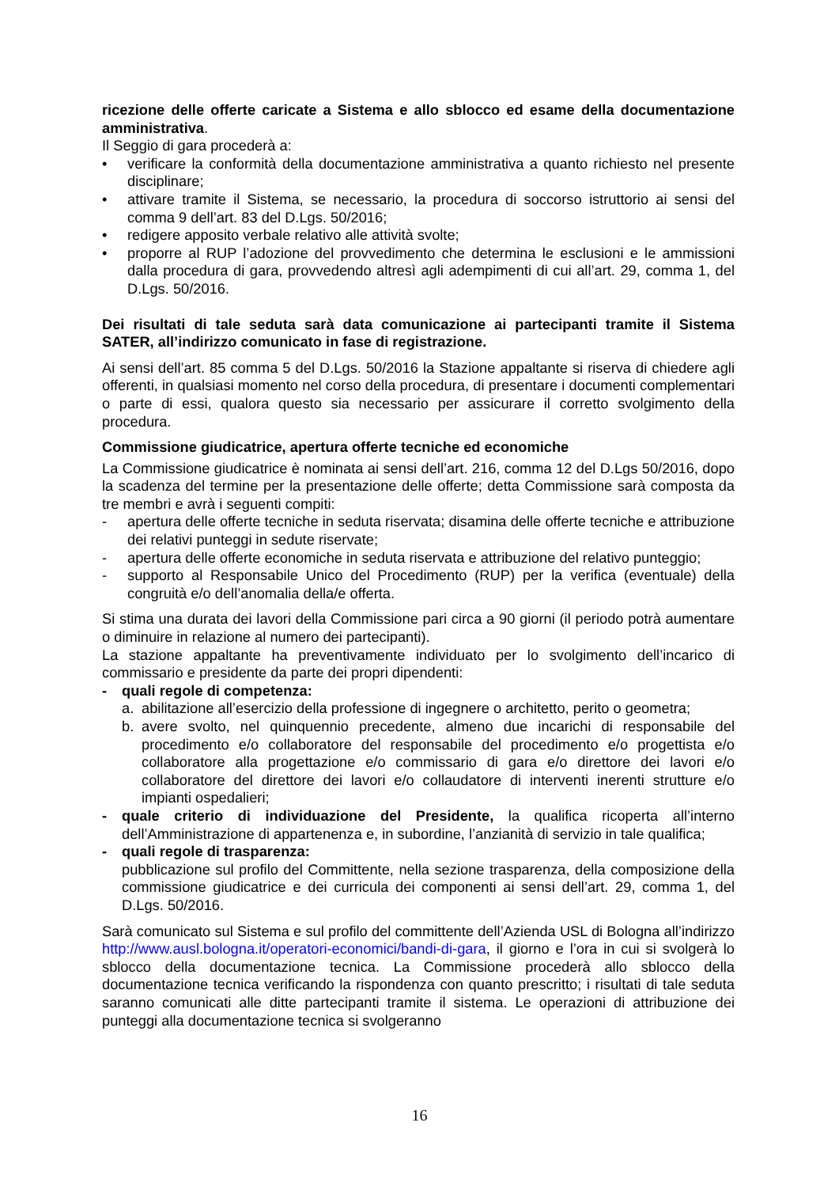ricezione delle offerte caricate a Sistema e allo sblocco ed esame della documentazione amministrativa.
Il Seggio di gara procederà a:
• verificare la conformità della documentazione amministrativa a quanto richiesto nel presente disciplinare;
• attivare tramite il Sistema, se necessario, la procedura di soccorso istruttorio ai sensi del comma 9 dell’art. 83 del D.Lgs. 50/2016;
• redigere apposito verbale relativo alle attività svolte;
• proporre al RUP l’adozione del provvedimento che determina le esclusioni e le ammissioni dalla procedura di gara, provvedendo altresì agli adempimenti di cui all’art. 29, comma 1, del D.Lgs. 50/2016.
Dei risultati di tale seduta sarà data comunicazione ai partecipanti tramite il Sistema SATER, all’indirizzo comunicato in fase di registrazione.
Ai sensi dell’art. 85 comma 5 del D.Lgs. 50/2016 la Stazione appaltante si riserva di chiedere agli offerenti, in qualsiasi momento nel corso della procedura, di presentare i documenti complementari o parte di essi, qualora questo sia necessario per assicurare il corretto svolgimento della procedura.
Commissione giudicatrice, apertura offerte tecniche ed economiche
La Commissione giudicatrice è nominata ai sensi dell’art. 216, comma 12 del D.Lgs 50/2016, dopo la scadenza del termine per la presentazione delle offerte; detta Commissione sarà composta da tre membri e avrà i seguenti compiti:
- apertura delle offerte tecniche in seduta riservata; disamina delle offerte tecniche e attribuzione dei relativi punteggi in sedute riservate;
- apertura delle offerte economiche in seduta riservata e attribuzione del relativo punteggio;
- supporto al Responsabile Unico del Procedimento (RUP) per la verifica (eventuale) della congruità e/o dell’anomalia della/e offerta.
Si stima una durata dei lavori della Commissione pari circa a 90 giorni (il periodo potrà aumentare o diminuire in relazione al numero dei partecipanti).
La stazione appaltante ha preventivamente individuato per lo svolgimento dell’incarico di commissario e presidente da parte dei propri dipendenti:
- quali regole di competenza:
a. abilitazione all’esercizio della professione di ingegnere o architetto, perito o geometra;
b. avere svolto, nel quinquennio precedente, almeno due incarichi di responsabile del procedimento e/o collaboratore del responsabile del procedimento e/o progettista e/o collaboratore alla progettazione e/o commissario di gara e/o direttore dei lavori e/o collaboratore del direttore dei lavori e/o collaudatore di interventi inerenti strutture e/o impianti ospedalieri;
- quale criterio di individuazione del Presidente, la qualifica ricoperta all’interno dell’Amministrazione di appartenenza e, in subordine, l’anzianità di servizio in tale qualifica;
- quali regole di trasparenza:
pubblicazione sul profilo del Committente, nella sezione trasparenza, della composizione della commissione giudicatrice e dei curricula dei componenti ai sensi dell’art. 29, comma 1, del D.Lgs. 50/2016.
Sarà comunicato sul Sistema e sul profilo del committente dell’Azienda USL di Bologna all’indirizzo http://www.ausl.bologna.it/operatori-economici/bandi-di-gara, il giorno e l’ora in cui si svolgerà lo sblocco della documentazione tecnica. La Commissione procederà allo sblocco della documentazione tecnica verificando la rispondenza con quanto prescritto; i risultati di tale seduta saranno comunicati alle ditte partecipanti tramite il sistema. Le operazioni di attribuzione dei punteggi alla documentazione tecnica si svolgeranno
16